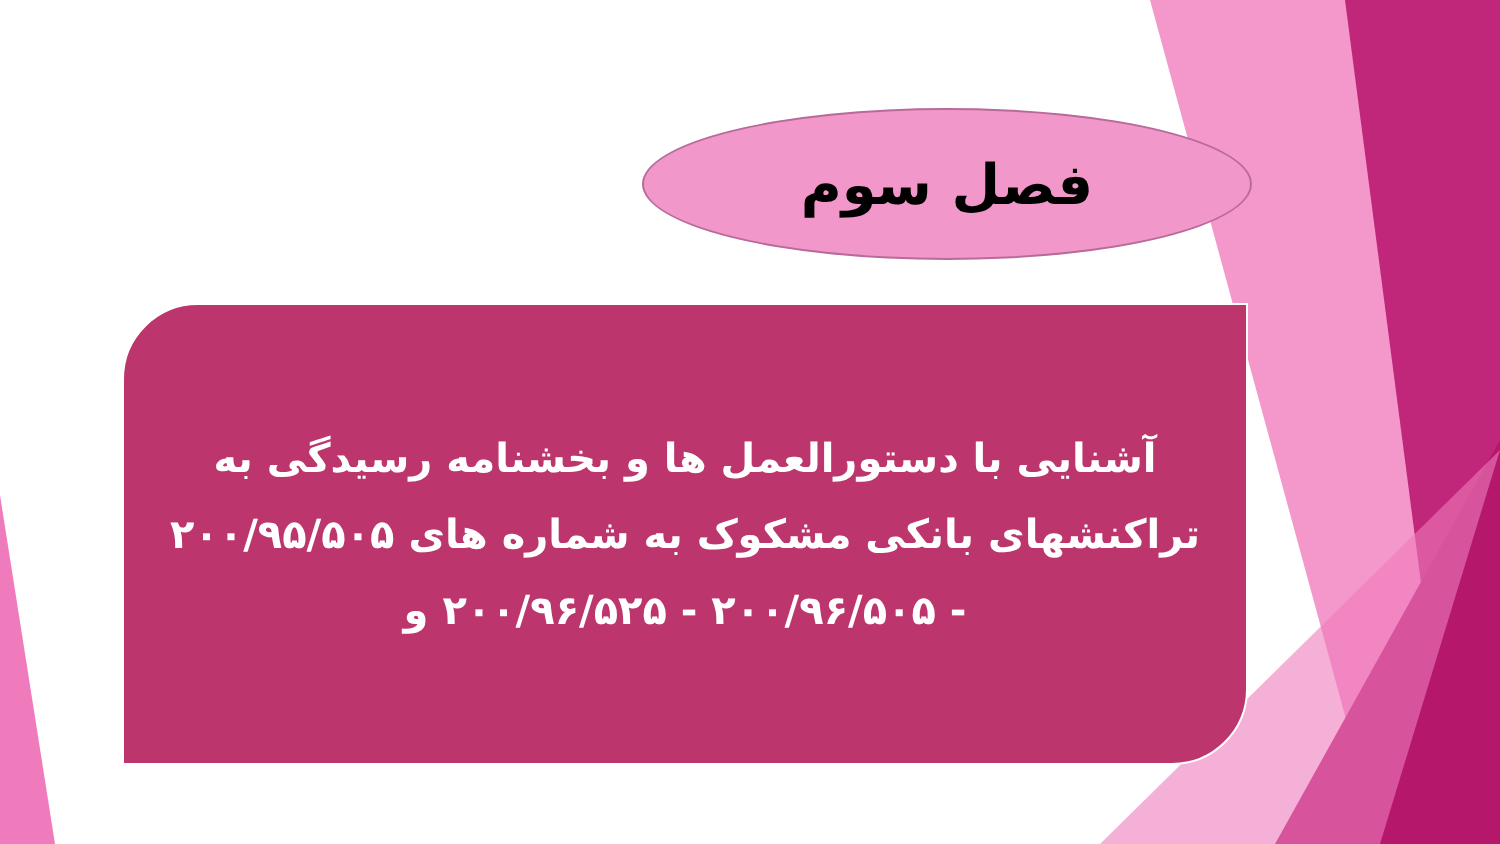فصل سوم
آشنایی با دستورالعمل ها و بخشنامه رسیدگی به تراکنشهای بانکی مشکوک به شماره های ۲۰۰/۹۵/۵۰۵ - ۲۰۰/۹۶/۵۰۵ - ۲۰۰/۹۶/۵۲۵ و